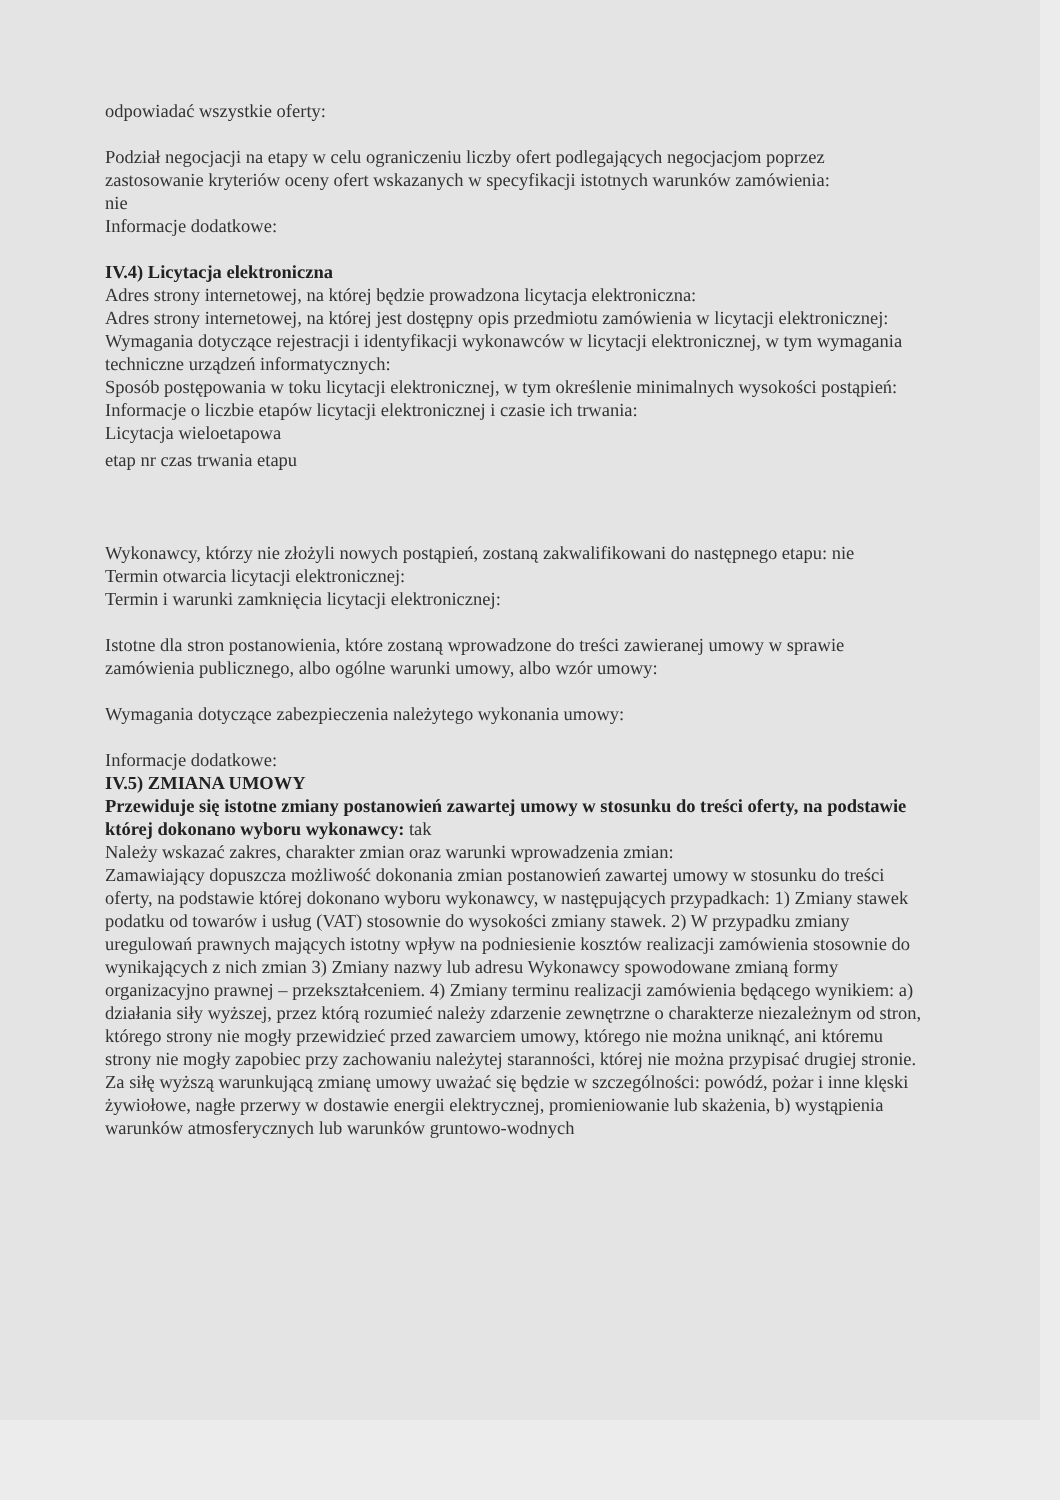odpowiadać wszystkie oferty:
Podział negocjacji na etapy w celu ograniczeniu liczby ofert podlegających negocjacjom poprzez zastosowanie kryteriów oceny ofert wskazanych w specyfikacji istotnych warunków zamówienia:
nie
Informacje dodatkowe:
IV.4) Licytacja elektroniczna
Adres strony internetowej, na której będzie prowadzona licytacja elektroniczna:
Adres strony internetowej, na której jest dostępny opis przedmiotu zamówienia w licytacji elektronicznej:
Wymagania dotyczące rejestracji i identyfikacji wykonawców w licytacji elektronicznej, w tym wymagania techniczne urządzeń informatycznych:
Sposób postępowania w toku licytacji elektronicznej, w tym określenie minimalnych wysokości postąpień:
Informacje o liczbie etapów licytacji elektronicznej i czasie ich trwania:
Licytacja wieloetapowa
etap nr czas trwania etapu
Wykonawcy, którzy nie złożyli nowych postąpień, zostaną zakwalifikowani do następnego etapu: nie
Termin otwarcia licytacji elektronicznej:
Termin i warunki zamknięcia licytacji elektronicznej:
Istotne dla stron postanowienia, które zostaną wprowadzone do treści zawieranej umowy w sprawie zamówienia publicznego, albo ogólne warunki umowy, albo wzór umowy:
Wymagania dotyczące zabezpieczenia należytego wykonania umowy:
Informacje dodatkowe:
IV.5) ZMIANA UMOWY
Przewiduje się istotne zmiany postanowień zawartej umowy w stosunku do treści oferty, na podstawie której dokonano wyboru wykonawcy: tak
Należy wskazać zakres, charakter zmian oraz warunki wprowadzenia zmian:
Zamawiający dopuszcza możliwość dokonania zmian postanowień zawartej umowy w stosunku do treści oferty, na podstawie której dokonano wyboru wykonawcy, w następujących przypadkach: 1) Zmiany stawek podatku od towarów i usług (VAT) stosownie do wysokości zmiany stawek. 2) W przypadku zmiany uregulowań prawnych mających istotny wpływ na podniesienie kosztów realizacji zamówienia stosownie do wynikających z nich zmian 3) Zmiany nazwy lub adresu Wykonawcy spowodowane zmianą formy organizacyjno prawnej – przekształceniem. 4) Zmiany terminu realizacji zamówienia będącego wynikiem: a) działania siły wyższej, przez którą rozumieć należy zdarzenie zewnętrzne o charakterze niezależnym od stron, którego strony nie mogły przewidzieć przed zawarciem umowy, którego nie można uniknąć, ani któremu strony nie mogły zapobiec przy zachowaniu należytej staranności, której nie można przypisać drugiej stronie. Za siłę wyższą warunkującą zmianę umowy uważać się będzie w szczególności: powódź, pożar i inne klęski żywiołowe, nagłe przerwy w dostawie energii elektrycznej, promieniowanie lub skażenia, b) wystąpienia warunków atmosferycznych lub warunków gruntowo-wodnych